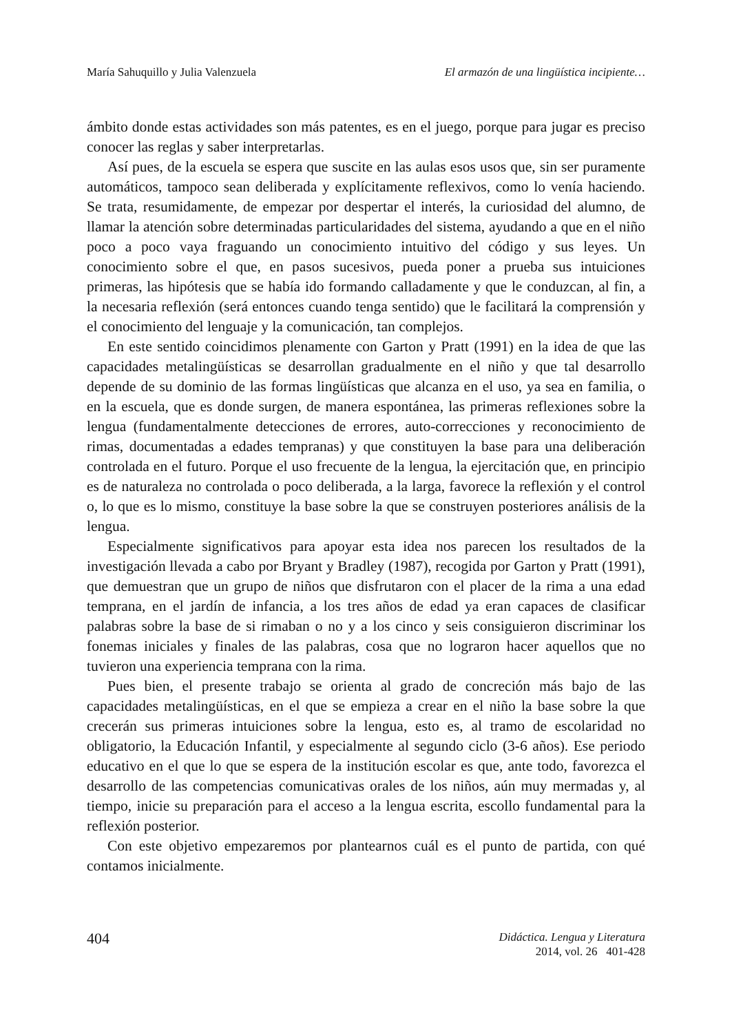María Sahuquillo y Julia Valenzuela El armazón de una lingüística incipiente…
ámbito donde estas actividades son más patentes, es en el juego, porque para jugar es preciso conocer las reglas y saber interpretarlas.
Así pues, de la escuela se espera que suscite en las aulas esos usos que, sin ser puramente automáticos, tampoco sean deliberada y explícitamente reflexivos, como lo venía haciendo. Se trata, resumidamente, de empezar por despertar el interés, la curiosidad del alumno, de llamar la atención sobre determinadas particularidades del sistema, ayudando a que en el niño poco a poco vaya fraguando un conocimiento intuitivo del código y sus leyes. Un conocimiento sobre el que, en pasos sucesivos, pueda poner a prueba sus intuiciones primeras, las hipótesis que se había ido formando calladamente y que le conduzcan, al fin, a la necesaria reflexión (será entonces cuando tenga sentido) que le facilitará la comprensión y el conocimiento del lenguaje y la comunicación, tan complejos.
En este sentido coincidimos plenamente con Garton y Pratt (1991) en la idea de que las capacidades metalingüísticas se desarrollan gradualmente en el niño y que tal desarrollo depende de su dominio de las formas lingüísticas que alcanza en el uso, ya sea en familia, o en la escuela, que es donde surgen, de manera espontánea, las primeras reflexiones sobre la lengua (fundamentalmente detecciones de errores, auto-correcciones y reconocimiento de rimas, documentadas a edades tempranas) y que constituyen la base para una deliberación controlada en el futuro. Porque el uso frecuente de la lengua, la ejercitación que, en principio es de naturaleza no controlada o poco deliberada, a la larga, favorece la reflexión y el control o, lo que es lo mismo, constituye la base sobre la que se construyen posteriores análisis de la lengua.
Especialmente significativos para apoyar esta idea nos parecen los resultados de la investigación llevada a cabo por Bryant y Bradley (1987), recogida por Garton y Pratt (1991), que demuestran que un grupo de niños que disfrutaron con el placer de la rima a una edad temprana, en el jardín de infancia, a los tres años de edad ya eran capaces de clasificar palabras sobre la base de si rimaban o no y a los cinco y seis consiguieron discriminar los fonemas iniciales y finales de las palabras, cosa que no lograron hacer aquellos que no tuvieron una experiencia temprana con la rima.
Pues bien, el presente trabajo se orienta al grado de concreción más bajo de las capacidades metalingüísticas, en el que se empieza a crear en el niño la base sobre la que crecerán sus primeras intuiciones sobre la lengua, esto es, al tramo de escolaridad no obligatorio, la Educación Infantil, y especialmente al segundo ciclo (3-6 años). Ese periodo educativo en el que lo que se espera de la institución escolar es que, ante todo, favorezca el desarrollo de las competencias comunicativas orales de los niños, aún muy mermadas y, al tiempo, inicie su preparación para el acceso a la lengua escrita, escollo fundamental para la reflexión posterior.
Con este objetivo empezaremos por plantearnos cuál es el punto de partida, con qué contamos inicialmente.
404
Didáctica. Lengua y Literatura
2014, vol. 26 401-428